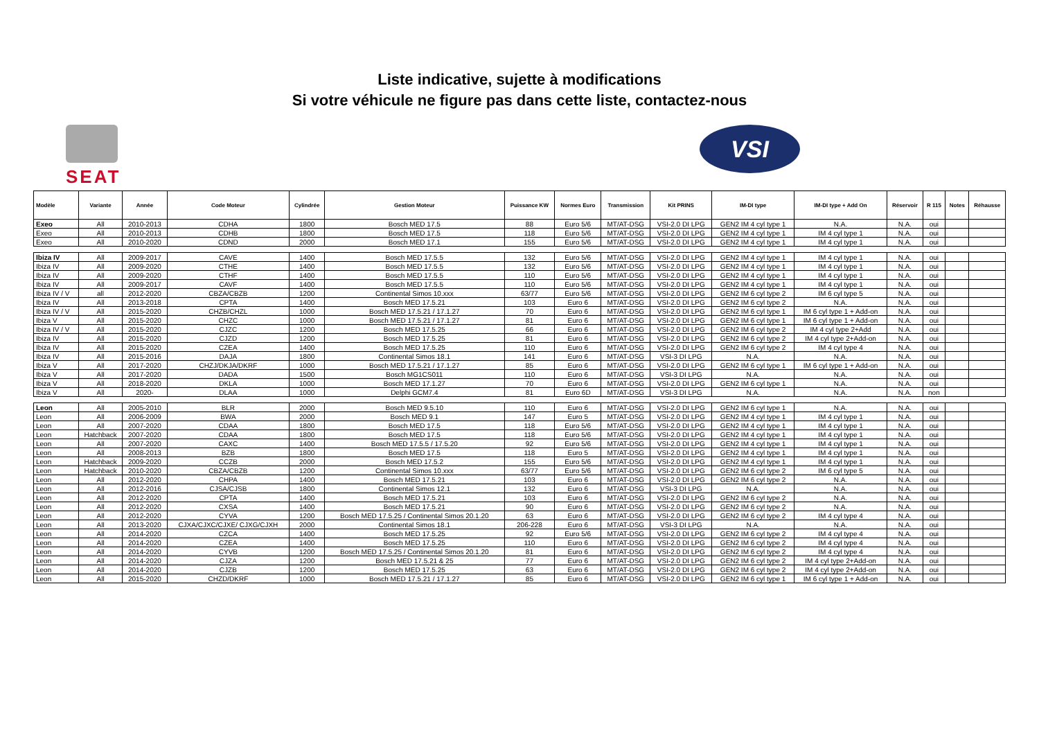Liste indicative, sujette à modifications
Si votre véhicule ne figure pas dans cette liste, contactez-nous
SEAT
VSI
| Modèle | Variante | Année | Code Moteur | Cylindrée | Gestion Moteur | Puissance KW | Normes Euro | Transmission | Kit PRINS | IM-DI type | IM-DI type + Add On | Réservoir | R 115 | Notes | Réhausse |
| --- | --- | --- | --- | --- | --- | --- | --- | --- | --- | --- | --- | --- | --- | --- | --- |
| Exeo | All | 2010-2013 | CDHA | 1800 | Bosch MED 17.5 | 88 | Euro 5/6 | MT/AT-DSG | VSI-2.0 DI LPG | GEN2 IM 4 cyl type 1 | N.A. | N.A. | oui | | |
| Exeo | All | 2010-2013 | CDHB | 1800 | Bosch MED 17.5 | 118 | Euro 5/6 | MT/AT-DSG | VSI-2.0 DI LPG | GEN2 IM 4 cyl type 1 | IM 4 cyl type 1 | N.A. | oui | | |
| Exeo | All | 2010-2020 | CDND | 2000 | Bosch MED 17.1 | 155 | Euro 5/6 | MT/AT-DSG | VSI-2.0 DI LPG | GEN2 IM 4 cyl type 1 | IM 4 cyl type 1 | N.A. | oui | | |
| Ibiza IV | All | 2009-2017 | CAVE | 1400 | Bosch MED 17.5.5 | 132 | Euro 5/6 | MT/AT-DSG | VSI-2.0 DI LPG | GEN2 IM 4 cyl type 1 | IM 4 cyl type 1 | N.A. | oui | | |
| Ibiza IV | All | 2009-2020 | CTHE | 1400 | Bosch MED 17.5.5 | 132 | Euro 5/6 | MT/AT-DSG | VSI-2.0 DI LPG | GEN2 IM 4 cyl type 1 | IM 4 cyl type 1 | N.A. | oui | | |
| Ibiza IV | All | 2009-2020 | CTHF | 1400 | Bosch MED 17.5.5 | 110 | Euro 5/6 | MT/AT-DSG | VSI-2.0 DI LPG | GEN2 IM 4 cyl type 1 | IM 4 cyl type 1 | N.A. | oui | | |
| Ibiza IV | All | 2009-2017 | CAVF | 1400 | Bosch MED 17.5.5 | 110 | Euro 5/6 | MT/AT-DSG | VSI-2.0 DI LPG | GEN2 IM 4 cyl type 1 | IM 4 cyl type 1 | N.A. | oui | | |
| Ibiza IV / V | all | 2012-2020 | CBZA/CBZB | 1200 | Continental Simos 10.xxx | 63/77 | Euro 5/6 | MT/AT-DSG | VSI-2.0 DI LPG | GEN2 IM 6 cyl type 2 | IM 6 cyl type 5 | N.A. | oui | | |
| Ibiza IV | All | 2013-2018 | CPTA | 1400 | Bosch MED 17.5.21 | 103 | Euro 6 | MT/AT-DSG | VSI-2.0 DI LPG | GEN2 IM 6 cyl type 2 | N.A. | N.A. | oui | | |
| Ibiza IV / V | All | 2015-2020 | CHZB/CHZL | 1000 | Bosch MED 17.5.21 / 17.1.27 | 70 | Euro 6 | MT/AT-DSG | VSI-2.0 DI LPG | GEN2 IM 6 cyl type 1 | IM 6 cyl type 1 + Add-on | N.A. | oui | | |
| Ibiza V | All | 2015-2020 | CHZC | 1000 | Bosch MED 17.5.21 / 17.1.27 | 81 | Euro 6 | MT/AT-DSG | VSI-2.0 DI LPG | GEN2 IM 6 cyl type 1 | IM 6 cyl type 1 + Add-on | N.A. | oui | | |
| Ibiza IV / V | All | 2015-2020 | CJZC | 1200 | Bosch MED 17.5.25 | 66 | Euro 6 | MT/AT-DSG | VSI-2.0 DI LPG | GEN2 IM 6 cyl type 2 | IM 4 cyl type 2+Add | N.A. | oui | | |
| Ibiza IV | All | 2015-2020 | CJZD | 1200 | Bosch MED 17.5.25 | 81 | Euro 6 | MT/AT-DSG | VSI-2.0 DI LPG | GEN2 IM 6 cyl type 2 | IM 4 cyl type 2+Add-on | N.A. | oui | | |
| Ibiza IV | All | 2015-2020 | CZEA | 1400 | Bosch MED 17.5.25 | 110 | Euro 6 | MT/AT-DSG | VSI-2.0 DI LPG | GEN2 IM 6 cyl type 2 | IM 4 cyl type 4 | N.A. | oui | | |
| Ibiza IV | All | 2015-2016 | DAJA | 1800 | Continental Simos 18.1 | 141 | Euro 6 | MT/AT-DSG | VSI-3 DI LPG | N.A. | N.A. | N.A. | oui | | |
| Ibiza V | All | 2017-2020 | CHZJ/DKJA/DKRF | 1000 | Bosch MED 17.5.21 / 17.1.27 | 85 | Euro 6 | MT/AT-DSG | VSI-2.0 DI LPG | GEN2 IM 6 cyl type 1 | IM 6 cyl type 1 + Add-on | N.A. | oui | | |
| Ibiza V | All | 2017-2020 | DADA | 1500 | Bosch MG1CS011 | 110 | Euro 6 | MT/AT-DSG | VSI-3 DI LPG | N.A. | N.A. | N.A. | oui | | |
| Ibiza V | All | 2018-2020 | DKLA | 1000 | Bosch MED 17.1.27 | 70 | Euro 6 | MT/AT-DSG | VSI-2.0 DI LPG | GEN2 IM 6 cyl type 1 | N.A. | N.A. | oui | | |
| Ibiza V | All | 2020- | DLAA | 1000 | Delphi GCM7.4 | 81 | Euro 6D | MT/AT-DSG | VSI-3 DI LPG | N.A. | N.A. | N.A. | non | | |
| Leon | All | 2005-2010 | BLR | 2000 | Bosch MED 9.5.10 | 110 | Euro 6 | MT/AT-DSG | VSI-2.0 DI LPG | GEN2 IM 6 cyl type 1 | N.A. | N.A. | oui | | |
| Leon | All | 2006-2009 | BWA | 2000 | Bosch MED 9.1 | 147 | Euro 5 | MT/AT-DSG | VSI-2.0 DI LPG | GEN2 IM 4 cyl type 1 | IM 4 cyl type 1 | N.A. | oui | | |
| Leon | All | 2007-2020 | CDAA | 1800 | Bosch MED 17.5 | 118 | Euro 5/6 | MT/AT-DSG | VSI-2.0 DI LPG | GEN2 IM 4 cyl type 1 | IM 4 cyl type 1 | N.A. | oui | | |
| Leon | Hatchback | 2007-2020 | CDAA | 1800 | Bosch MED 17.5 | 118 | Euro 5/6 | MT/AT-DSG | VSI-2.0 DI LPG | GEN2 IM 4 cyl type 1 | IM 4 cyl type 1 | N.A. | oui | | |
| Leon | All | 2007-2020 | CAXC | 1400 | Bosch MED 17.5.5 / 17.5.20 | 92 | Euro 5/6 | MT/AT-DSG | VSI-2.0 DI LPG | GEN2 IM 4 cyl type 1 | IM 4 cyl type 1 | N.A. | oui | | |
| Leon | All | 2008-2013 | BZB | 1800 | Bosch MED 17.5 | 118 | Euro 5 | MT/AT-DSG | VSI-2.0 DI LPG | GEN2 IM 4 cyl type 1 | IM 4 cyl type 1 | N.A. | oui | | |
| Leon | Hatchback | 2009-2020 | CCZB | 2000 | Bosch MED 17.5.2 | 155 | Euro 5/6 | MT/AT-DSG | VSI-2.0 DI LPG | GEN2 IM 4 cyl type 1 | IM 4 cyl type 1 | N.A. | oui | | |
| Leon | Hatchback | 2010-2020 | CBZA/CBZB | 1200 | Continental Simos 10.xxx | 63/77 | Euro 5/6 | MT/AT-DSG | VSI-2.0 DI LPG | GEN2 IM 6 cyl type 2 | IM 6 cyl type 5 | N.A. | oui | | |
| Leon | All | 2012-2020 | CHPA | 1400 | Bosch MED 17.5.21 | 103 | Euro 6 | MT/AT-DSG | VSI-2.0 DI LPG | GEN2 IM 6 cyl type 2 | N.A. | N.A. | oui | | |
| Leon | All | 2012-2016 | CJSA/CJSB | 1800 | Continental Simos 12.1 | 132 | Euro 6 | MT/AT-DSG | VSI-3 DI LPG | N.A. | N.A. | N.A. | oui | | |
| Leon | All | 2012-2020 | CPTA | 1400 | Bosch MED 17.5.21 | 103 | Euro 6 | MT/AT-DSG | VSI-2.0 DI LPG | GEN2 IM 6 cyl type 2 | N.A. | N.A. | oui | | |
| Leon | All | 2012-2020 | CXSA | 1400 | Bosch MED 17.5.21 | 90 | Euro 6 | MT/AT-DSG | VSI-2.0 DI LPG | GEN2 IM 6 cyl type 2 | N.A. | N.A. | oui | | |
| Leon | All | 2012-2020 | CYVA | 1200 | Bosch MED 17.5.25 / Continental Simos 20.1.20 | 63 | Euro 6 | MT/AT-DSG | VSI-2.0 DI LPG | GEN2 IM 6 cyl type 2 | IM 4 cyl type 4 | N.A. | oui | | |
| Leon | All | 2013-2020 | CJXA/CJXC/CJXE/ CJXG/CJXH | 2000 | Continental Simos 18.1 | 206-228 | Euro 6 | MT/AT-DSG | VSI-3 DI LPG | N.A. | N.A. | N.A. | oui | | |
| Leon | All | 2014-2020 | CZCA | 1400 | Bosch MED 17.5.25 | 92 | Euro 5/6 | MT/AT-DSG | VSI-2.0 DI LPG | GEN2 IM 6 cyl type 2 | IM 4 cyl type 4 | N.A. | oui | | |
| Leon | All | 2014-2020 | CZEA | 1400 | Bosch MED 17.5.25 | 110 | Euro 6 | MT/AT-DSG | VSI-2.0 DI LPG | GEN2 IM 6 cyl type 2 | IM 4 cyl type 4 | N.A. | oui | | |
| Leon | All | 2014-2020 | CYVB | 1200 | Bosch MED 17.5.25 / Continental Simos 20.1.20 | 81 | Euro 6 | MT/AT-DSG | VSI-2.0 DI LPG | GEN2 IM 6 cyl type 2 | IM 4 cyl type 4 | N.A. | oui | | |
| Leon | All | 2014-2020 | CJZA | 1200 | Bosch MED 17.5.21 & 25 | 77 | Euro 6 | MT/AT-DSG | VSI-2.0 DI LPG | GEN2 IM 6 cyl type 2 | IM 4 cyl type 2+Add-on | N.A. | oui | | |
| Leon | All | 2014-2020 | CJZB | 1200 | Bosch MED 17.5.25 | 63 | Euro 6 | MT/AT-DSG | VSI-2.0 DI LPG | GEN2 IM 6 cyl type 2 | IM 4 cyl type 2+Add-on | N.A. | oui | | |
| Leon | All | 2015-2020 | CHZD/DKRF | 1000 | Bosch MED 17.5.21 / 17.1.27 | 85 | Euro 6 | MT/AT-DSG | VSI-2.0 DI LPG | GEN2 IM 6 cyl type 1 | IM 6 cyl type 1 + Add-on | N.A. | oui | | |